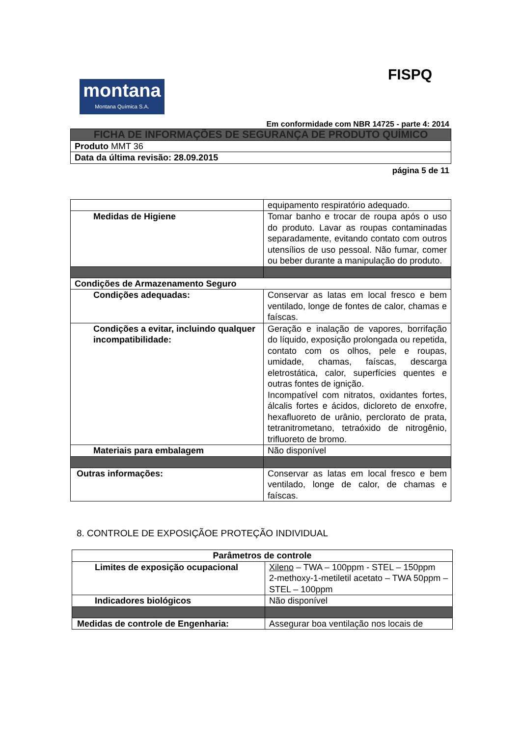FISPQ
montana
Montana Química S.A.
Em conformidade com NBR 14725 - parte 4: 2014
| FICHA DE INFORMAÇÕES DE SEGURANÇA DE PRODUTO QUÍMICO |
| Produto MMT 36 |
| Data da última revisão: 28.09.2015 |
página 5 de 11
| | equipamento respiratório adequado. |
| Medidas de Higiene | Tomar banho e trocar de roupa após o uso do produto. Lavar as roupas contaminadas separadamente, evitando contato com outros utensílios de uso pessoal. Não fumar, comer ou beber durante a manipulação do produto. |
| Condições de Armazenamento Seguro | |
| Condições adequadas: | Conservar as latas em local fresco e bem ventilado, longe de fontes de calor, chamas e faíscas. |
| Condições a evitar, incluindo qualquer incompatibilidade: | Geração e inalação de vapores, borrifação do líquido, exposição prolongada ou repetida, contato com os olhos, pele e roupas, umidade, chamas, faíscas, descarga eletrostática, calor, superfícies quentes e outras fontes de ignição. Incompatível com nitratos, oxidantes fortes, álcalis fortes e ácidos, dicloreto de enxofre, hexafluoreto de urânio, perclorato de prata, tetranitrometano, tetraóxido de nitrogênio, trifluoreto de bromo. |
| Materiais para embalagem | Não disponível |
| Outras informações: | Conservar as latas em local fresco e bem ventilado, longe de calor, de chamas e faíscas. |
8. CONTROLE DE EXPOSIÇÃOE PROTEÇÃO INDIVIDUAL
| Parâmetros de controle | |
| Limites de exposição ocupacional | Xileno – TWA – 100ppm - STEL – 150ppm 2-methoxy-1-metiletil acetato – TWA 50ppm – STEL – 100ppm |
| Indicadores biológicos | Não disponível |
| Medidas de controle de Engenharia: | Assegurar boa ventilação nos locais de |